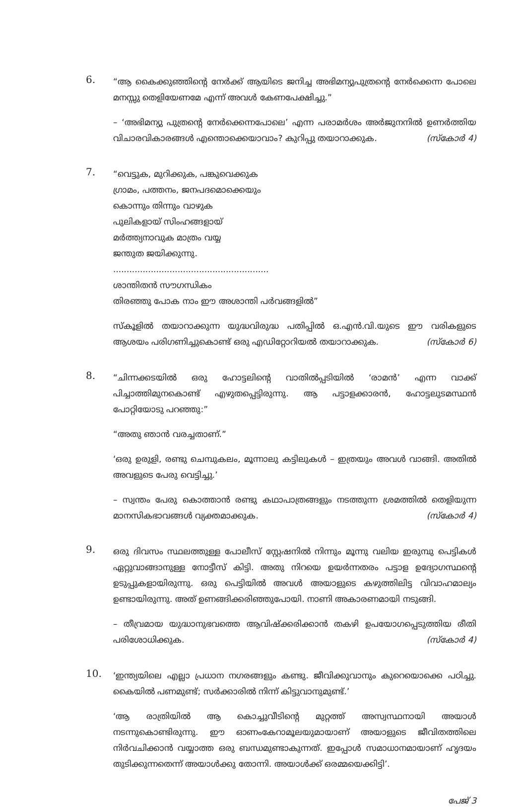6.
“ആ കൈക്കുഞ്ഞിന്റെ നേർക്ക് ആയിടെ ജനിച്ച അഭിമന്യുപുത്രന്റെ നേർക്കെന്ന പോലെ മനസ്സു തെളിയേണമേ എന്ന് അവൾ കേണപേക്ഷിച്ചു.”
– ‘അഭിമന്യു പുത്രന്റെ നേർക്കെന്നപോലെ’ എന്ന പരാമർശം അർജുനനിൽ ഉണർത്തിയ വിചാരവികാരങ്ങൾ എന്തൊക്കെയാവാം? കുറിപ്പു തയാറാക്കുക. (സ്കോർ 4)
7.
“വെട്ടുക, മുറിക്കുക, പങ്കുവെക്കുക
ഗ്രാമം, പത്തനം, ജനപദമൊക്കെയും
കൊന്നും തിന്നും വാഴുക
പുലികളായ് സിംഹങ്ങളായ്
മർത്ത്യനാവുക മാത്രം വയ്യ
ജന്തുത ജയിക്കുന്നു.
..........................................................
ശാന്തിതൻ സൗഗന്ധികം
തിരഞ്ഞു പോക നാം ഈ അശാന്തി പർവങ്ങളിൽ”
സ്കൂളിൽ തയാറാക്കുന്ന യുദ്ധവിരുദ്ധ പതിപ്പിൽ ഒ.എൻ.വി.യുടെ ഈ വരികളുടെ ആശയം പരിഗണിച്ചുകൊണ്ട് ഒരു എഡിറ്റോറിയൽ തയാറാക്കുക. (സ്കോർ 6)
8.
“ചിന്നക്കടയിൽ ഒരു ഹോട്ടലിന്റെ വാതിൽപ്പടിയിൽ ‘രാമൻ’ എന്ന വാക്ക് പിച്ചാത്തിമുനകൊണ്ട് എഴുതപ്പെട്ടിരുന്നു. ആ പട്ടാളക്കാരൻ, ഹോട്ടലുടമസ്ഥൻ പോറ്റിയോടു പറഞ്ഞു:”
“അതു ഞാൻ വരച്ചതാണ്.”
‘ഒരു ഉരുളി, രണ്ടു ചെമ്പുകലം, മൂന്നാലു കട്ടിലുകൾ – ഇത്രയും അവൾ വാങ്ങി. അതിൽ അവളുടെ പേരു വെട്ടിച്ചു.’
– സ്വന്തം പേരു കൊത്താൻ രണ്ടു കഥാപാത്രങ്ങളും നടത്തുന്ന ശ്രമത്തിൽ തെളിയുന്ന മാനസികഭാവങ്ങൾ വ്യക്തമാക്കുക. (സ്കോർ 4)
9.
ഒരു ദിവസം സ്ഥലത്തുള്ള പോലീസ് സ്റ്റേഷനിൽ നിന്നും മൂന്നു വലിയ ഇരുമ്പു പെട്ടികൾ ഏറ്റുവാങ്ങാനുള്ള നോട്ടീസ് കിട്ടി. അതു നിറയെ ഉയർന്നതരം പട്ടാള ഉദ്യോഗസ്ഥന്റെ ഉടുപ്പുകളായിരുന്നു. ഒരു പെട്ടിയിൽ അവൾ അയാളുടെ കഴുത്തിലിട്ട വിവാഹമാല്യം ഉണ്ടായിരുന്നു. അത് ഉണങ്ങിക്കരിഞ്ഞുപോയി. നാണി അകാരണമായി നടുങ്ങി.
– തീവ്രമായ യുദ്ധാനുഭവത്തെ ആവിഷ്ക്കരിക്കാൻ തകഴി ഉപയോഗപ്പെടുത്തിയ രീതി പരിശോധിക്കുക. (സ്കോർ 4)
10.
‘ഇന്ത്യയിലെ എല്ലാ പ്രധാന നഗരങ്ങളും കണ്ടു. ജീവിക്കുവാനും കുറെയൊക്കെ പഠിച്ചു. കൈയിൽ പണമുണ്ട്; സർക്കാരിൽ നിന്ന് കിട്ടുവാനുമുണ്ട്.’
‘ആ രാത്രിയിൽ ആ കൊച്ചുവീടിന്റെ മുറ്റത്ത് അസ്വസ്ഥനായി അയാൾ നടന്നുകൊണ്ടിരുന്നു. ഈ ഓണംകേറാമൂലയുമായാണ് അയാളുടെ ജീവിതത്തിലെ നിർവചിക്കാൻ വയ്യാത്ത ഒരു ബന്ധമുണ്ടാകുന്നത്. ഇപ്പോൾ സമാധാനമായാണ് ഹൃദയം തുടിക്കുന്നതെന്ന് അയാൾക്കു തോന്നി. അയാൾക്ക് ഒരമ്മയെക്കിട്ടി’.
പേജ് 3